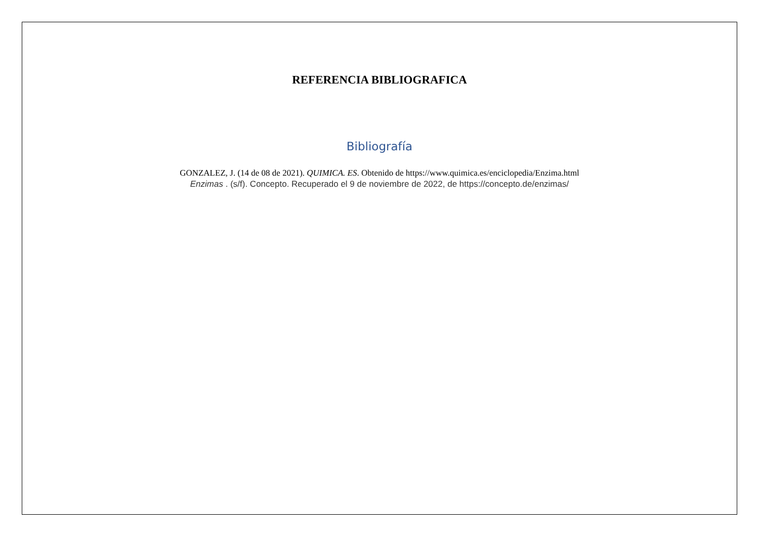REFERENCIA BIBLIOGRAFICA
Bibliografía
GONZALEZ, J. (14 de 08 de 2021). QUIMICA. ES. Obtenido de https://www.quimica.es/enciclopedia/Enzima.html
Enzimas . (s/f). Concepto. Recuperado el 9 de noviembre de 2022, de https://concepto.de/enzimas/